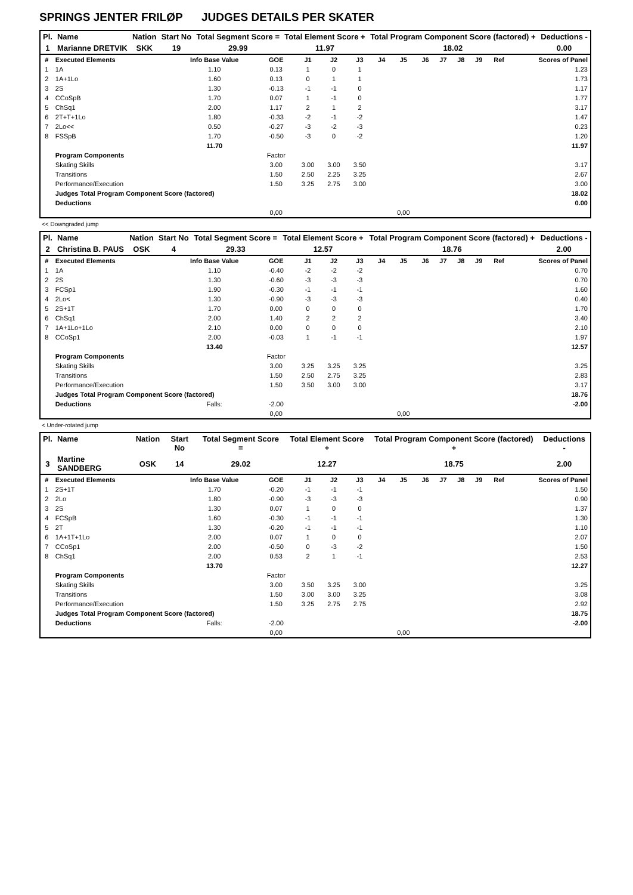SPRINGS JENTER FRILØP JUDGES DETAILS PER SKATER
| Pl. | Name | Nation | Start No | Total Segment Score = | Total Element Score + | Total Program Component Score (factored) + | Deductions - |
| --- | --- | --- | --- | --- | --- | --- | --- |
| 1 | Marianne DRETVIK | SKK | 19 | 29.99 | 11.97 | 18.02 | 0.00 |
| # | Executed Elements | Info Base Value | GOE | J1 | J2 | J3 | J4 | J5 | J6 | J7 | J8 | J9 | Ref | Scores of Panel |
| --- | --- | --- | --- | --- | --- | --- | --- | --- | --- | --- | --- | --- | --- | --- |
| 1 | 1A | 1.10 | 0.13 | 1 | 0 | 1 | | | | | | | | 1.23 |
| 2 | 1A+1Lo | 1.60 | 0.13 | 0 | 1 | 1 | | | | | | | | 1.73 |
| 3 | 2S | 1.30 | -0.13 | -1 | -1 | 0 | | | | | | | | 1.17 |
| 4 | CCoSpB | 1.70 | 0.07 | 1 | -1 | 0 | | | | | | | | 1.77 |
| 5 | ChSq1 | 2.00 | 1.17 | 2 | 1 | 2 | | | | | | | | 3.17 |
| 6 | 2T+T+1Lo | 1.80 | -0.33 | -2 | -1 | -2 | | | | | | | | 1.47 |
| 7 | 2Lo<< | 0.50 | -0.27 | -3 | -2 | -3 | | | | | | | | 0.23 |
| 8 | FSSpB | 1.70 | -0.50 | -3 | 0 | -2 | | | | | | | | 1.20 |
| | | 11.70 | | | | | | | | | | | | 11.97 |
| | Program Components | | Factor | | | | | | | | | | | |
| | Skating Skills | | 3.00 | 3.00 | 3.00 | 3.50 | | | | | | | | 3.17 |
| | Transitions | | 1.50 | 2.50 | 2.25 | 3.25 | | | | | | | | 2.67 |
| | Performance/Execution | | 1.50 | 3.25 | 2.75 | 3.00 | | | | | | | | 3.00 |
| | Judges Total Program Component Score (factored) | | | | | | | | | | | | | 18.02 |
| | Deductions | | | | | | | | | | | | | 0.00 |
| | | | 0,00 | | | | | 0,00 | | | | | | |
<< Downgraded jump
| Pl. | Name | Nation | Start No | Total Segment Score = | Total Element Score + | Total Program Component Score (factored) + | Deductions - |
| --- | --- | --- | --- | --- | --- | --- | --- |
| 2 | Christina B. PAUS | OSK | 4 | 29.33 | 12.57 | 18.76 | 2.00 |
| # | Executed Elements | Info Base Value | GOE | J1 | J2 | J3 | J4 | J5 | J6 | J7 | J8 | J9 | Ref | Scores of Panel |
| --- | --- | --- | --- | --- | --- | --- | --- | --- | --- | --- | --- | --- | --- | --- |
| 1 | 1A | 1.10 | -0.40 | -2 | -2 | -2 | | | | | | | | 0.70 |
| 2 | 2S | 1.30 | -0.60 | -3 | -3 | -3 | | | | | | | | 0.70 |
| 3 | FCSp1 | 1.90 | -0.30 | -1 | -1 | -1 | | | | | | | | 1.60 |
| 4 | 2Lo< | 1.30 | -0.90 | -3 | -3 | -3 | | | | | | | | 0.40 |
| 5 | 2S+1T | 1.70 | 0.00 | 0 | 0 | 0 | | | | | | | | 1.70 |
| 6 | ChSq1 | 2.00 | 1.40 | 2 | 2 | 2 | | | | | | | | 3.40 |
| 7 | 1A+1Lo+1Lo | 2.10 | 0.00 | 0 | 0 | 0 | | | | | | | | 2.10 |
| 8 | CCoSp1 | 2.00 | -0.03 | 1 | -1 | -1 | | | | | | | | 1.97 |
| | | 13.40 | | | | | | | | | | | | 12.57 |
| | Program Components | | Factor | | | | | | | | | | | |
| | Skating Skills | | 3.00 | 3.25 | 3.25 | 3.25 | | | | | | | | 3.25 |
| | Transitions | | 1.50 | 2.50 | 2.75 | 3.25 | | | | | | | | 2.83 |
| | Performance/Execution | | 1.50 | 3.50 | 3.00 | 3.00 | | | | | | | | 3.17 |
| | Judges Total Program Component Score (factored) | | | | | | | | | | | | | 18.76 |
| | Deductions | Falls: | -2.00 | | | | | | | | | | | -2.00 |
| | | | 0,00 | | | | | 0,00 | | | | | | |
< Under-rotated jump
| Pl. | Name | Nation | Start No | Total Segment Score = | Total Element Score + | Total Program Component Score (factored) + | Deductions - |
| --- | --- | --- | --- | --- | --- | --- | --- |
| 3 | Martine SANDBERG | OSK | 14 | 29.02 | 12.27 | 18.75 | 2.00 |
| # | Executed Elements | Info Base Value | GOE | J1 | J2 | J3 | J4 | J5 | J6 | J7 | J8 | J9 | Ref | Scores of Panel |
| --- | --- | --- | --- | --- | --- | --- | --- | --- | --- | --- | --- | --- | --- | --- |
| 1 | 2S+1T | 1.70 | -0.20 | -1 | -1 | -1 | | | | | | | | 1.50 |
| 2 | 2Lo | 1.80 | -0.90 | -3 | -3 | -3 | | | | | | | | 0.90 |
| 3 | 2S | 1.30 | 0.07 | 1 | 0 | 0 | | | | | | | | 1.37 |
| 4 | FCSpB | 1.60 | -0.30 | -1 | -1 | -1 | | | | | | | | 1.30 |
| 5 | 2T | 1.30 | -0.20 | -1 | -1 | -1 | | | | | | | | 1.10 |
| 6 | 1A+1T+1Lo | 2.00 | 0.07 | 1 | 0 | 0 | | | | | | | | 2.07 |
| 7 | CCoSp1 | 2.00 | -0.50 | 0 | -3 | -2 | | | | | | | | 1.50 |
| 8 | ChSq1 | 2.00 | 0.53 | 2 | 1 | -1 | | | | | | | | 2.53 |
| | | 13.70 | | | | | | | | | | | | 12.27 |
| | Program Components | | Factor | | | | | | | | | | | |
| | Skating Skills | | 3.00 | 3.50 | 3.25 | 3.00 | | | | | | | | 3.25 |
| | Transitions | | 1.50 | 3.00 | 3.00 | 3.25 | | | | | | | | 3.08 |
| | Performance/Execution | | 1.50 | 3.25 | 2.75 | 2.75 | | | | | | | | 2.92 |
| | Judges Total Program Component Score (factored) | | | | | | | | | | | | | 18.75 |
| | Deductions | Falls: | -2.00 | | | | | | | | | | | -2.00 |
| | | | 0,00 | | | | | 0,00 | | | | | | |